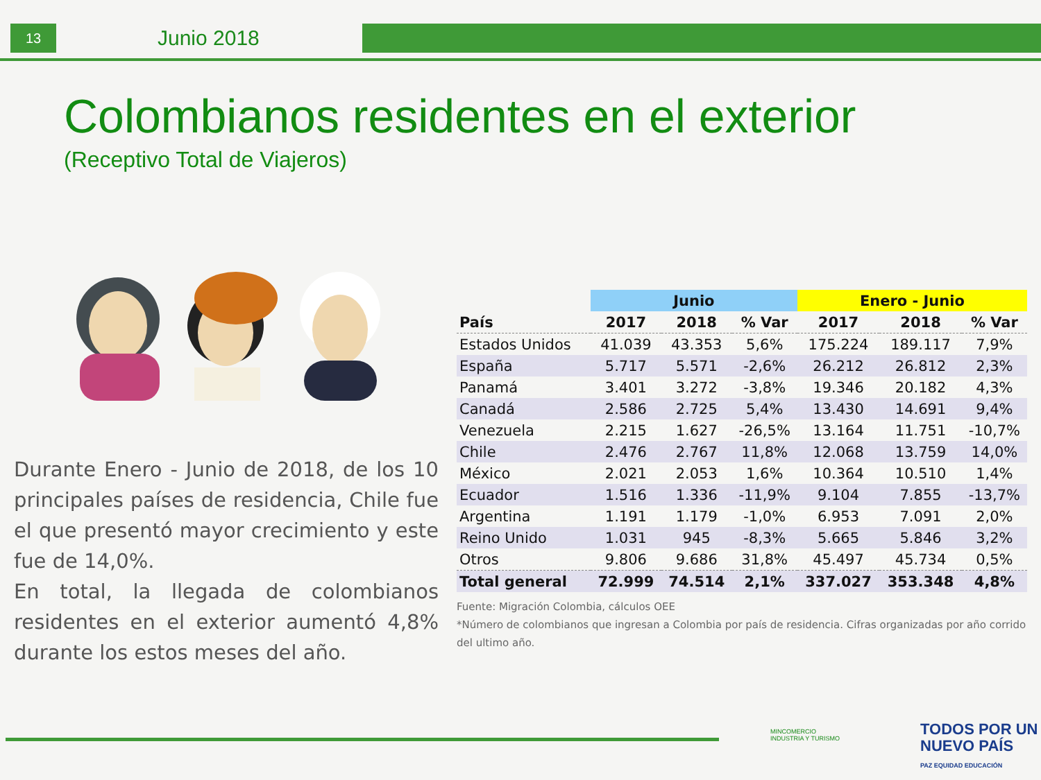13 Junio 2018
Colombianos residentes en el exterior
(Receptivo Total de Viajeros)
Durante Enero - Junio de 2018, de los 10 principales países de residencia, Chile fue el que presentó mayor crecimiento y este fue de 14,0%.
En total, la llegada de colombianos residentes en el exterior aumentó 4,8% durante los estos meses del año.
| | Junio | | | Enero - Junio | | |
| --- | --- | --- | --- | --- | --- | --- |
| País | 2017 | 2018 | % Var | 2017 | 2018 | % Var |
| Estados Unidos | 41.039 | 43.353 | 5,6% | 175.224 | 189.117 | 7,9% |
| España | 5.717 | 5.571 | -2,6% | 26.212 | 26.812 | 2,3% |
| Panamá | 3.401 | 3.272 | -3,8% | 19.346 | 20.182 | 4,3% |
| Canadá | 2.586 | 2.725 | 5,4% | 13.430 | 14.691 | 9,4% |
| Venezuela | 2.215 | 1.627 | -26,5% | 13.164 | 11.751 | -10,7% |
| Chile | 2.476 | 2.767 | 11,8% | 12.068 | 13.759 | 14,0% |
| México | 2.021 | 2.053 | 1,6% | 10.364 | 10.510 | 1,4% |
| Ecuador | 1.516 | 1.336 | -11,9% | 9.104 | 7.855 | -13,7% |
| Argentina | 1.191 | 1.179 | -1,0% | 6.953 | 7.091 | 2,0% |
| Reino Unido | 1.031 | 945 | -8,3% | 5.665 | 5.846 | 3,2% |
| Otros | 9.806 | 9.686 | 31,8% | 45.497 | 45.734 | 0,5% |
| Total general | 72.999 | 74.514 | 2,1% | 337.027 | 353.348 | 4,8% |
Fuente: Migración Colombia, cálculos OEE
*Número de colombianos que ingresan a Colombia por país de residencia. Cifras organizadas por año corrido del ultimo año.
MINCOMERCIO
INDUSTRIA Y TURISMO
TODOS POR UN
NUEVO PAÍS
PAZ EQUIDAD EDUCACIÓN